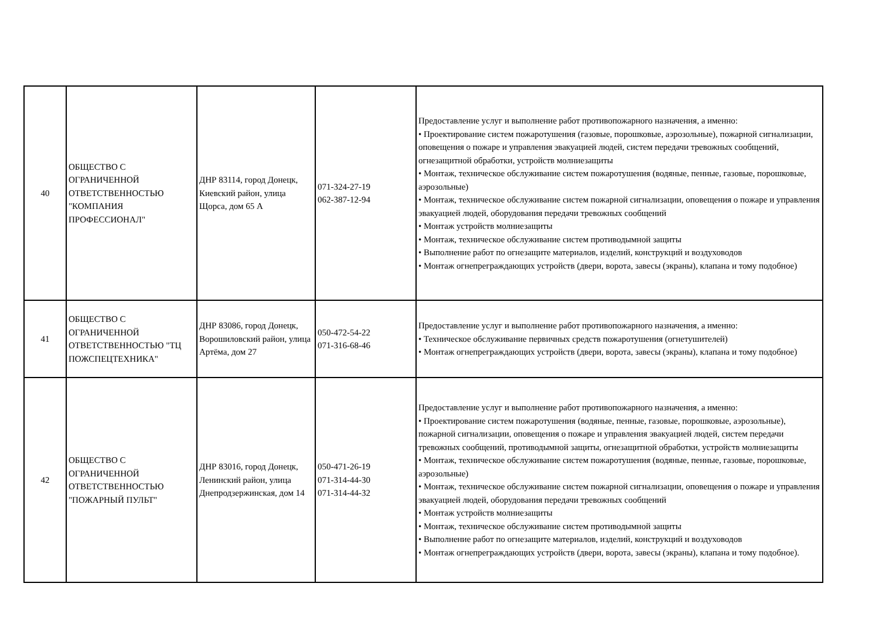| 40 | ОБЩЕСТВО С ОГРАНИЧЕННОЙ ОТВЕТСТВЕННОСТЬЮ "КОМПАНИЯ ПРОФЕССИОНАЛ" | ДНР 83114, город Донецк, Киевский район, улица Щорса, дом 65 А | 071-324-27-19 062-387-12-94 | Предоставление услуг и выполнение работ противопожарного назначения, а именно: • Проектирование систем пожаротушения (газовые, порошковые, аэрозольные), пожарной сигнализации, оповещения о пожаре и управления эвакуацией людей, систем передачи тревожных сообщений, огнезащитной обработки, устройств молниезащиты • Монтаж, техническое обслуживание систем пожаротушения (водяные, пенные, газовые, порошковые, аэрозольные) • Монтаж, техническое обслуживание систем пожарной сигнализации, оповещения о пожаре и управления эвакуацией людей, оборудования передачи тревожных сообщений • Монтаж устройств молниезащиты • Монтаж, техническое обслуживание систем противодымной защиты • Выполнение работ по огнезащите материалов, изделий, конструкций и воздуховодов • Монтаж огнепреграждающих устройств (двери, ворота, завесы (экраны), клапана и тому подобное) |
| 41 | ОБЩЕСТВО С ОГРАНИЧЕННОЙ ОТВЕТСТВЕННОСТЬЮ "ТЦ ПОЖСПЕЦТЕХНИКА" | ДНР 83086, город Донецк, Ворошиловский район, улица Артёма, дом 27 | 050-472-54-22 071-316-68-46 | Предоставление услуг и выполнение работ противопожарного назначения, а именно: • Техническое обслуживание первичных средств пожаротушения (огнетушителей) • Монтаж огнепреграждающих устройств (двери, ворота, завесы (экраны), клапана и тому подобное) |
| 42 | ОБЩЕСТВО С ОГРАНИЧЕННОЙ ОТВЕТСТВЕННОСТЬЮ "ПОЖАРНЫЙ ПУЛЬТ" | ДНР 83016, город Донецк, Ленинский район, улица Днепродзержинская, дом 14 | 050-471-26-19 071-314-44-30 071-314-44-32 | Предоставление услуг и выполнение работ противопожарного назначения, а именно: • Проектирование систем пожаротушения (водяные, пенные, газовые, порошковые, аэрозольные), пожарной сигнализации, оповещения о пожаре и управления эвакуацией людей, систем передачи тревожных сообщений, противодымной защиты, огнезащитной обработки, устройств молниезащиты • Монтаж, техническое обслуживание систем пожаротушения (водяные, пенные, газовые, порошковые, аэрозольные) • Монтаж, техническое обслуживание систем пожарной сигнализации, оповещения о пожаре и управления эвакуацией людей, оборудования передачи тревожных сообщений • Монтаж устройств молниезащиты • Монтаж, техническое обслуживание систем противодымной защиты • Выполнение работ по огнезащите материалов, изделий, конструкций и воздуховодов • Монтаж огнепреграждающих устройств (двери, ворота, завесы (экраны), клапана и тому подобное). |